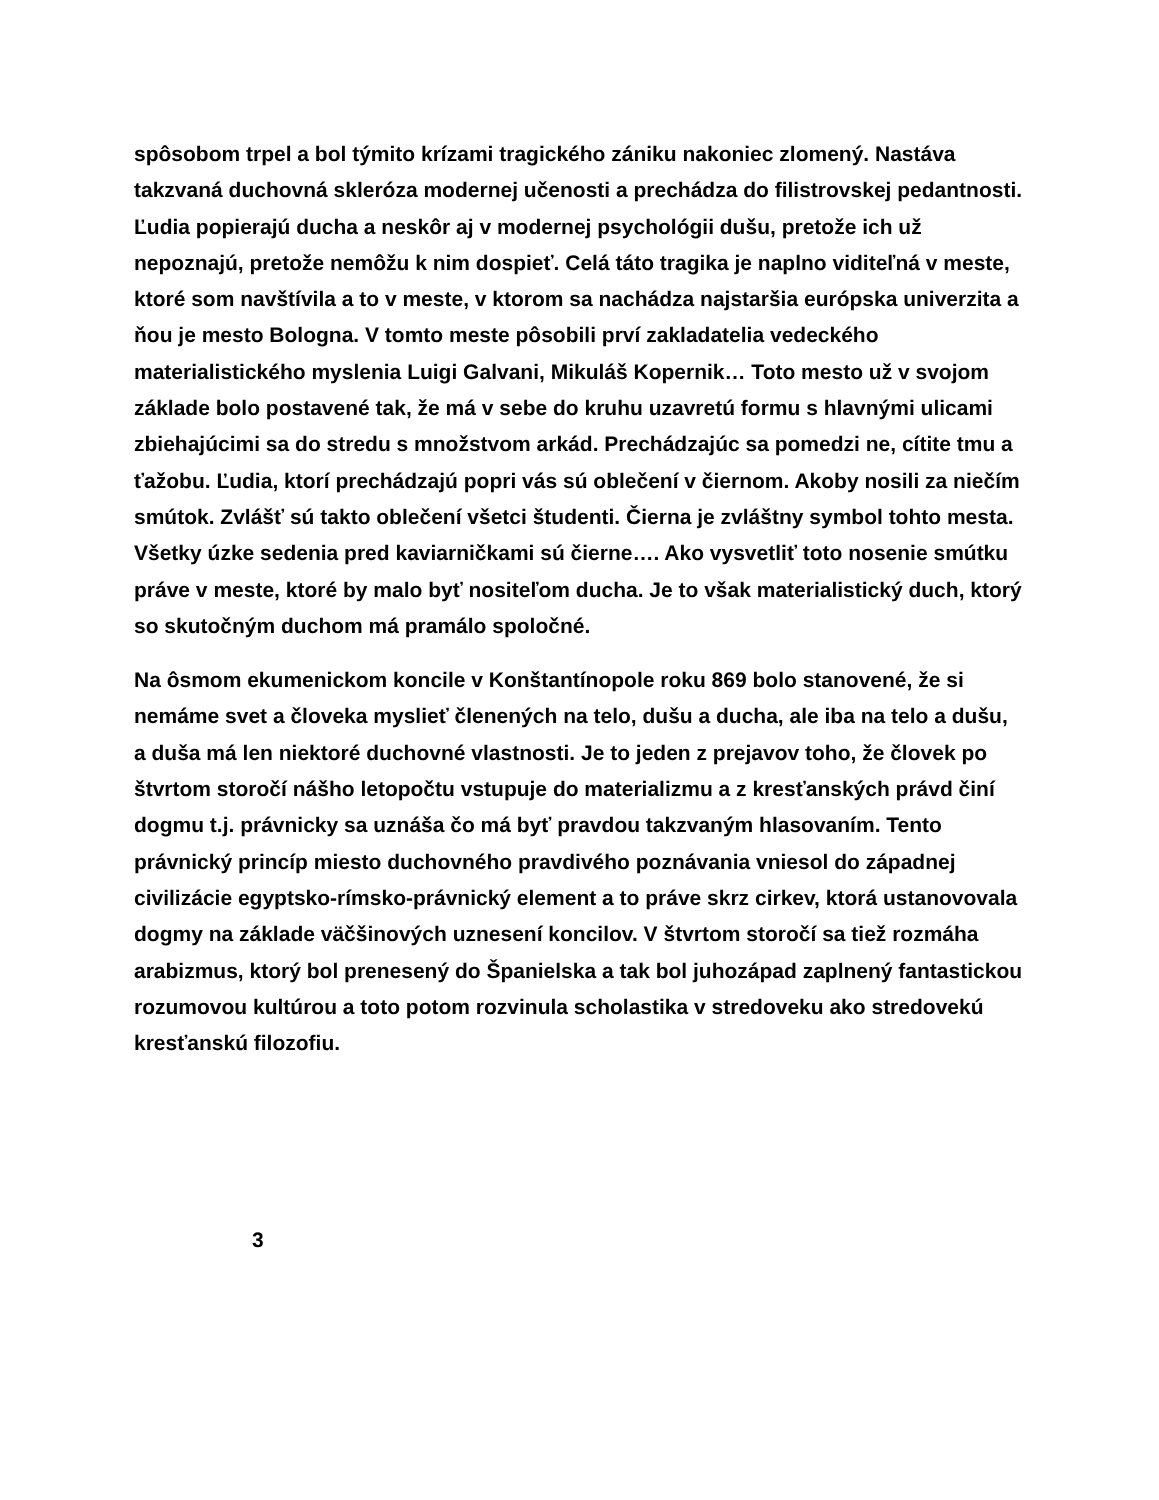spôsobom trpel a bol týmito krízami tragického zániku nakoniec zlomený. Nastáva takzvaná duchovná skleróza modernej učenosti a prechádza do filistrovskej pedantnosti. Ľudia popierajú ducha a neskôr aj v modernej psychológii dušu, pretože ich už nepoznajú, pretože nemôžu k nim dospieť. Celá táto tragika je naplno viditeľná v meste, ktoré som navštívila a to v meste, v ktorom sa nachádza najstaršia európska univerzita a ňou je mesto Bologna. V tomto meste pôsobili prví zakladatelia vedeckého materialistického myslenia Luigi Galvani, Mikuláš Kopernik… Toto mesto už v svojom základe bolo postavené tak, že má v sebe do kruhu uzavretú formu s hlavnými ulicami zbiehajúcimi sa do stredu s množstvom arkád. Prechádzajúc sa pomedzi ne, cítite tmu a ťažobu. Ľudia, ktorí prechádzajú popri vás sú oblečení v čiernom. Akoby nosili za niečím smútok. Zvlášť sú takto oblečení všetci študenti. Čierna je zvláštny symbol tohto mesta. Všetky úzke sedenia pred kaviarničkami sú čierne…. Ako vysvetliť toto nosenie smútku práve v meste, ktoré by malo byť nositeľom ducha. Je to však materialistický duch, ktorý so skutočným duchom má pramálo spoločné.
Na ôsmom ekumenickom koncile v Konštantínopole roku 869 bolo stanovené, že si nemáme svet a človeka myslieť členených na telo, dušu a ducha, ale iba na telo a dušu, a duša má len niektoré duchovné vlastnosti. Je to jeden z prejavov toho, že človek po štvrtom storočí nášho letopočtu vstupuje do materializmu a z kresťanských právd činí dogmu t.j. právnicky sa uznáša čo má byť pravdou takzvaným hlasovaním. Tento právnický princíp miesto duchovného pravdivého poznávania vniesol do západnej civilizácie egyptsko-rímsko-právnický element a to práve skrz cirkev, ktorá ustanovovala dogmy na základe väčšinových uznesení koncilov. V štvrtom storočí sa tiež rozmáha arabizmus, ktorý bol prenesený do Španielska a tak bol juhozápad zaplnený fantastickou rozumovou kultúrou a toto potom rozvinula scholastika v stredoveku ako stredovekú kresťanskú filozofiu.
3